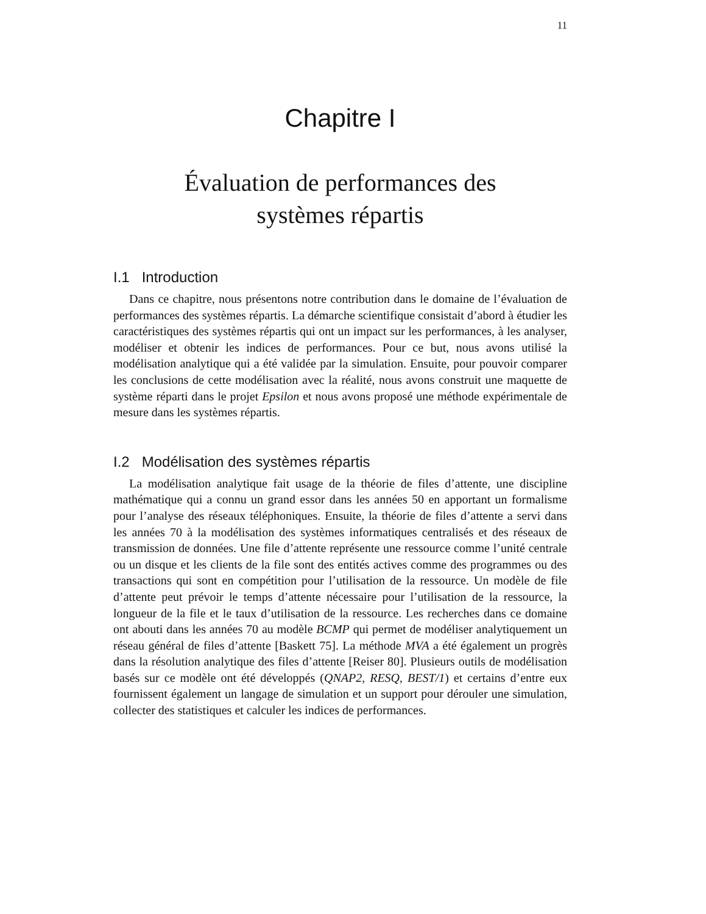11
Chapitre I
Évaluation de performances des
systèmes répartis
I.1 Introduction
Dans ce chapitre, nous présentons notre contribution dans le domaine de l’évaluation de performances des systèmes répartis. La démarche scientifique consistait d’abord à étudier les caractéristiques des systèmes répartis qui ont un impact sur les performances, à les analyser, modéliser et obtenir les indices de performances. Pour ce but, nous avons utilisé la modélisation analytique qui a été validée par la simulation. Ensuite, pour pouvoir comparer les conclusions de cette modélisation avec la réalité, nous avons construit une maquette de système réparti dans le projet Epsilon et nous avons proposé une méthode expérimentale de mesure dans les systèmes répartis.
I.2 Modélisation des systèmes répartis
La modélisation analytique fait usage de la théorie de files d’attente, une discipline mathématique qui a connu un grand essor dans les années 50 en apportant un formalisme pour l’analyse des réseaux téléphoniques. Ensuite, la théorie de files d’attente a servi dans les années 70 à la modélisation des systèmes informatiques centralisés et des réseaux de transmission de données. Une file d’attente représente une ressource comme l’unité centrale ou un disque et les clients de la file sont des entités actives comme des programmes ou des transactions qui sont en compétition pour l’utilisation de la ressource. Un modèle de file d’attente peut prévoir le temps d’attente nécessaire pour l’utilisation de la ressource, la longueur de la file et le taux d’utilisation de la ressource. Les recherches dans ce domaine ont abouti dans les années 70 au modèle BCMP qui permet de modéliser analytiquement un réseau général de files d’attente [Baskett 75]. La méthode MVA a été également un progrès dans la résolution analytique des files d’attente [Reiser 80]. Plusieurs outils de modélisation basés sur ce modèle ont été développés (QNAP2, RESQ, BEST/1) et certains d’entre eux fournissent également un langage de simulation et un support pour dérouler une simulation, collecter des statistiques et calculer les indices de performances.